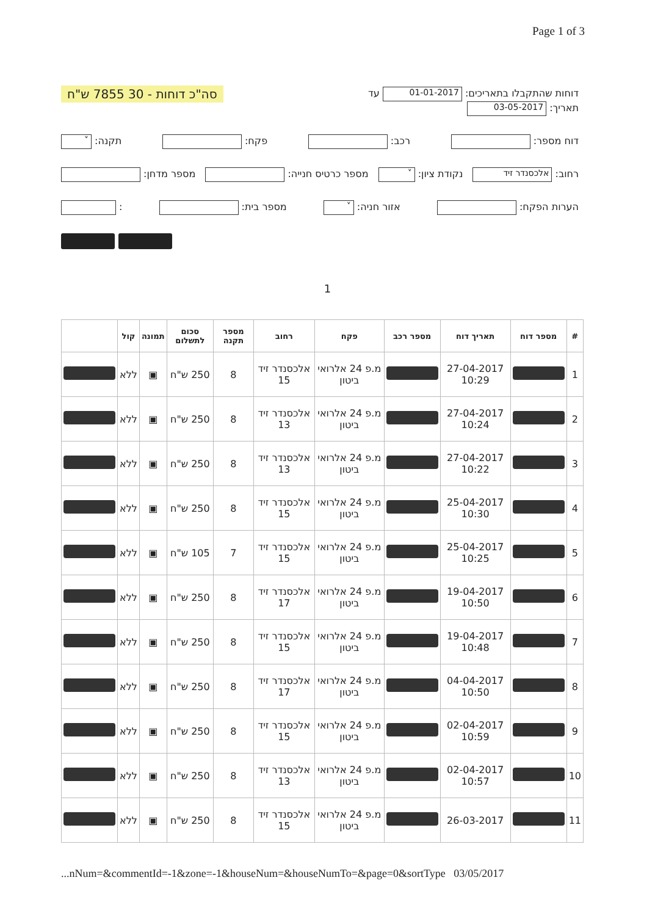Page 1 of 3
דוחות שהתקבלו בתאריכים: 01-01-2017 עד
תאריך: 03-05-2017
סה"כ דוחות - 30 7855 ש"ח
דוח מספר: רכב: פקח: תקנה: ˅
רחוב: אלכסנדר זיד
נקודת ציון: ˅
מספר כרטיס חנייה: מספר מדחן:
הערות הפקח: אזור חניה: ˅
מספר בית: :
1
| # | מספר דוח | תאריך דוח | מספר רכב | פקח | רחוב | מספר תקנה | סכום לתשלום | תמונה | קול | |
| --- | --- | --- | --- | --- | --- | --- | --- | --- | --- | --- |
| 1 | | 27-04-2017 10:29 | | מ.פ 24 אלרואי ביטון | אלכסנדר זיד 15 | 8 | 250 ש"ח | ▣ | ללא | |
| 2 | | 27-04-2017 10:24 | | מ.פ 24 אלרואי ביטון | אלכסנדר זיד 13 | 8 | 250 ש"ח | ▣ | ללא | |
| 3 | | 27-04-2017 10:22 | | מ.פ 24 אלרואי ביטון | אלכסנדר זיד 13 | 8 | 250 ש"ח | ▣ | ללא | |
| 4 | | 25-04-2017 10:30 | | מ.פ 24 אלרואי ביטון | אלכסנדר זיד 15 | 8 | 250 ש"ח | ▣ | ללא | |
| 5 | | 25-04-2017 10:25 | | מ.פ 24 אלרואי ביטון | אלכסנדר זיד 15 | 7 | 105 ש"ח | ▣ | ללא | |
| 6 | | 19-04-2017 10:50 | | מ.פ 24 אלרואי ביטון | אלכסנדר זיד 17 | 8 | 250 ש"ח | ▣ | ללא | |
| 7 | | 19-04-2017 10:48 | | מ.פ 24 אלרואי ביטון | אלכסנדר זיד 15 | 8 | 250 ש"ח | ▣ | ללא | |
| 8 | | 04-04-2017 10:50 | | מ.פ 24 אלרואי ביטון | אלכסנדר זיד 17 | 8 | 250 ש"ח | ▣ | ללא | |
| 9 | | 02-04-2017 10:59 | | מ.פ 24 אלרואי ביטון | אלכסנדר זיד 15 | 8 | 250 ש"ח | ▣ | ללא | |
| 10 | | 02-04-2017 10:57 | | מ.פ 24 אלרואי ביטון | אלכסנדר זיד 13 | 8 | 250 ש"ח | ▣ | ללא | |
| 11 | | 26-03-2017 | | מ.פ 24 אלרואי ביטון | אלכסנדר זיד 15 | 8 | 250 ש"ח | ▣ | ללא | |
...nNum=&commentId=-1&zone=-1&houseNum=&houseNumTo=&page=0&sortType 03/05/2017